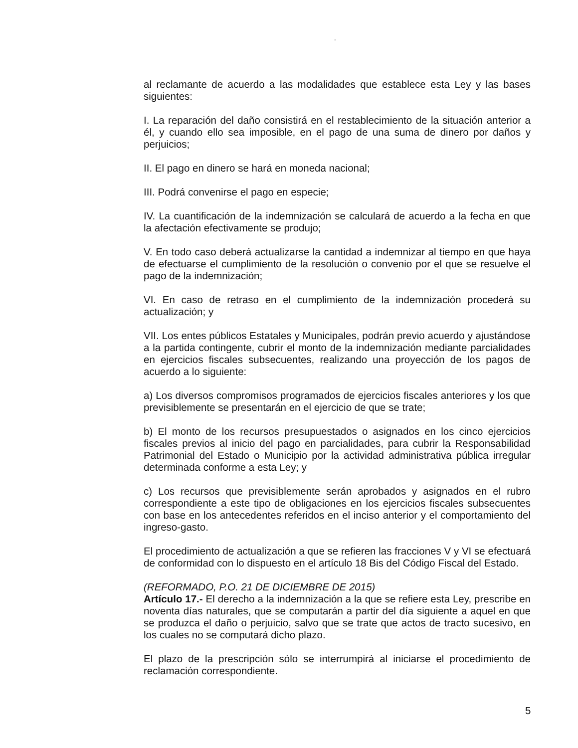“
al reclamante de acuerdo a las modalidades que establece esta Ley y las bases siguientes:
I. La reparación del daño consistirá en el restablecimiento de la situación anterior a él, y cuando ello sea imposible, en el pago de una suma de dinero por daños y perjuicios;
II. El pago en dinero se hará en moneda nacional;
III. Podrá convenirse el pago en especie;
IV. La cuantificación de la indemnización se calculará de acuerdo a la fecha en que la afectación efectivamente se produjo;
V. En todo caso deberá actualizarse la cantidad a indemnizar al tiempo en que haya de efectuarse el cumplimiento de la resolución o convenio por el que se resuelve el pago de la indemnización;
VI. En caso de retraso en el cumplimiento de la indemnización procederá su actualización; y
VII. Los entes públicos Estatales y Municipales, podrán previo acuerdo y ajustándose a la partida contingente, cubrir el monto de la indemnización mediante parcialidades en ejercicios fiscales subsecuentes, realizando una proyección de los pagos de acuerdo a lo siguiente:
a) Los diversos compromisos programados de ejercicios fiscales anteriores y los que previsiblemente se presentarán en el ejercicio de que se trate;
b) El monto de los recursos presupuestados o asignados en los cinco ejercicios fiscales previos al inicio del pago en parcialidades, para cubrir la Responsabilidad Patrimonial del Estado o Municipio por la actividad administrativa pública irregular determinada conforme a esta Ley; y
c) Los recursos que previsiblemente serán aprobados y asignados en el rubro correspondiente a este tipo de obligaciones en los ejercicios fiscales subsecuentes con base en los antecedentes referidos en el inciso anterior y el comportamiento del ingreso-gasto.
El procedimiento de actualización a que se refieren las fracciones V y VI se efectuará de conformidad con lo dispuesto en el artículo 18 Bis del Código Fiscal del Estado.
(REFORMADO, P.O. 21 DE DICIEMBRE DE 2015)
Artículo 17.- El derecho a la indemnización a la que se refiere esta Ley, prescribe en noventa días naturales, que se computarán a partir del día siguiente a aquel en que se produzca el daño o perjuicio, salvo que se trate que actos de tracto sucesivo, en los cuales no se computará dicho plazo.
El plazo de la prescripción sólo se interrumpirá al iniciarse el procedimiento de reclamación correspondiente.
5